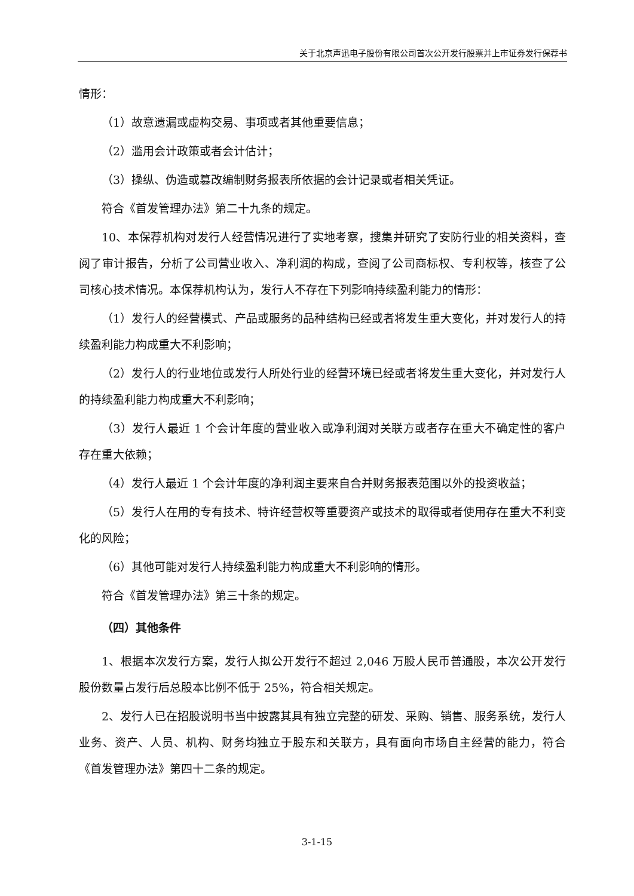关于北京声迅电子股份有限公司首次公开发行股票并上市证券发行保荐书
情形：
（1）故意遗漏或虚构交易、事项或者其他重要信息；
（2）滥用会计政策或者会计估计；
（3）操纵、伪造或篡改编制财务报表所依据的会计记录或者相关凭证。
符合《首发管理办法》第二十九条的规定。
10、本保荐机构对发行人经营情况进行了实地考察，搜集并研究了安防行业的相关资料，查阅了审计报告，分析了公司营业收入、净利润的构成，查阅了公司商标权、专利权等，核查了公司核心技术情况。本保荐机构认为，发行人不存在下列影响持续盈利能力的情形：
（1）发行人的经营模式、产品或服务的品种结构已经或者将发生重大变化，并对发行人的持续盈利能力构成重大不利影响；
（2）发行人的行业地位或发行人所处行业的经营环境已经或者将发生重大变化，并对发行人的持续盈利能力构成重大不利影响；
（3）发行人最近 1 个会计年度的营业收入或净利润对关联方或者存在重大不确定性的客户存在重大依赖；
（4）发行人最近 1 个会计年度的净利润主要来自合并财务报表范围以外的投资收益；
（5）发行人在用的专有技术、特许经营权等重要资产或技术的取得或者使用存在重大不利变化的风险；
（6）其他可能对发行人持续盈利能力构成重大不利影响的情形。
符合《首发管理办法》第三十条的规定。
（四）其他条件
1、根据本次发行方案，发行人拟公开发行不超过 2,046 万股人民币普通股，本次公开发行股份数量占发行后总股本比例不低于 25%，符合相关规定。
2、发行人已在招股说明书当中披露其具有独立完整的研发、采购、销售、服务系统，发行人业务、资产、人员、机构、财务均独立于股东和关联方，具有面向市场自主经营的能力，符合《首发管理办法》第四十二条的规定。
3-1-15